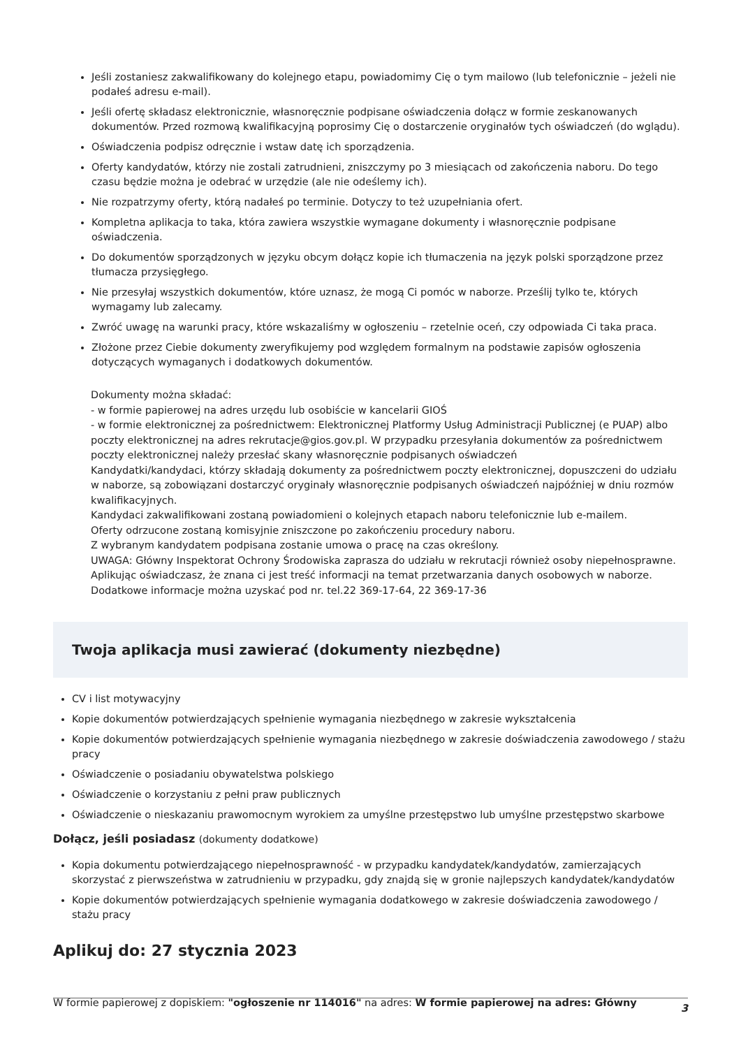Jeśli zostaniesz zakwalifikowany do kolejnego etapu, powiadomimy Cię o tym mailowo (lub telefonicznie – jeżeli nie podałeś adresu e-mail).
Jeśli ofertę składasz elektronicznie, własnoręcznie podpisane oświadczenia dołącz w formie zeskanowanych dokumentów. Przed rozmową kwalifikacyjną poprosimy Cię o dostarczenie oryginałów tych oświadczeń (do wglądu).
Oświadczenia podpisz odręcznie i wstaw datę ich sporządzenia.
Oferty kandydatów, którzy nie zostali zatrudnieni, zniszczymy po 3 miesiącach od zakończenia naboru. Do tego czasu będzie można je odebrać w urzędzie (ale nie odeślemy ich).
Nie rozpatrzymy oferty, którą nadałeś po terminie. Dotyczy to też uzupełniania ofert.
Kompletna aplikacja to taka, która zawiera wszystkie wymagane dokumenty i własnoręcznie podpisane oświadczenia.
Do dokumentów sporządzonych w języku obcym dołącz kopie ich tłumaczenia na język polski sporządzone przez tłumacza przysięgłego.
Nie przesyłaj wszystkich dokumentów, które uznasz, że mogą Ci pomóc w naborze. Prześlij tylko te, których wymagamy lub zalecamy.
Zwróć uwagę na warunki pracy, które wskazaliśmy w ogłoszeniu – rzetelnie oceń, czy odpowiada Ci taka praca.
Złożone przez Ciebie dokumenty zweryfikujemy pod względem formalnym na podstawie zapisów ogłoszenia dotyczących wymaganych i dodatkowych dokumentów.
Dokumenty można składać:
- w formie papierowej na adres urzędu lub osobiście w kancelarii GIOŚ
- w formie elektronicznej za pośrednictwem: Elektronicznej Platformy Usług Administracji Publicznej (e PUAP) albo poczty elektronicznej na adres rekrutacje@gios.gov.pl. W przypadku przesyłania dokumentów za pośrednictwem poczty elektronicznej należy przesłać skany własnoręcznie podpisanych oświadczeń
Kandydatki/kandydaci, którzy składają dokumenty za pośrednictwem poczty elektronicznej, dopuszczeni do udziału w naborze, są zobowiązani dostarczyć oryginały własnoręcznie podpisanych oświadczeń najpóźniej w dniu rozmów kwalifikacyjnych.
Kandydaci zakwalifikowani zostaną powiadomieni o kolejnych etapach naboru telefonicznie lub e-mailem.
Oferty odrzucone zostaną komisyjnie zniszczone po zakończeniu procedury naboru.
Z wybranym kandydatem podpisana zostanie umowa o pracę na czas określony.
UWAGA: Główny Inspektorat Ochrony Środowiska zaprasza do udziału w rekrutacji również osoby niepełnosprawne.
Aplikując oświadczasz, że znana ci jest treść informacji na temat przetwarzania danych osobowych w naborze.
Dodatkowe informacje można uzyskać pod nr. tel.22 369-17-64, 22 369-17-36
Twoja aplikacja musi zawierać (dokumenty niezbędne)
CV i list motywacyjny
Kopie dokumentów potwierdzających spełnienie wymagania niezbędnego w zakresie wykształcenia
Kopie dokumentów potwierdzających spełnienie wymagania niezbędnego w zakresie doświadczenia zawodowego / stażu pracy
Oświadczenie o posiadaniu obywatelstwa polskiego
Oświadczenie o korzystaniu z pełni praw publicznych
Oświadczenie o nieskazaniu prawomocnym wyrokiem za umyślne przestępstwo lub umyślne przestępstwo skarbowe
Dołącz, jeśli posiadasz (dokumenty dodatkowe)
Kopia dokumentu potwierdzającego niepełnosprawność - w przypadku kandydatek/kandydatów, zamierzających skorzystać z pierwszeństwa w zatrudnieniu w przypadku, gdy znajdą się w gronie najlepszych kandydatek/kandydatów
Kopie dokumentów potwierdzających spełnienie wymagania dodatkowego w zakresie doświadczenia zawodowego / stażu pracy
Aplikuj do: 27 stycznia 2023
W formie papierowej z dopiskiem: "ogłoszenie nr 114016" na adres: W formie papierowej na adres: Główny
3